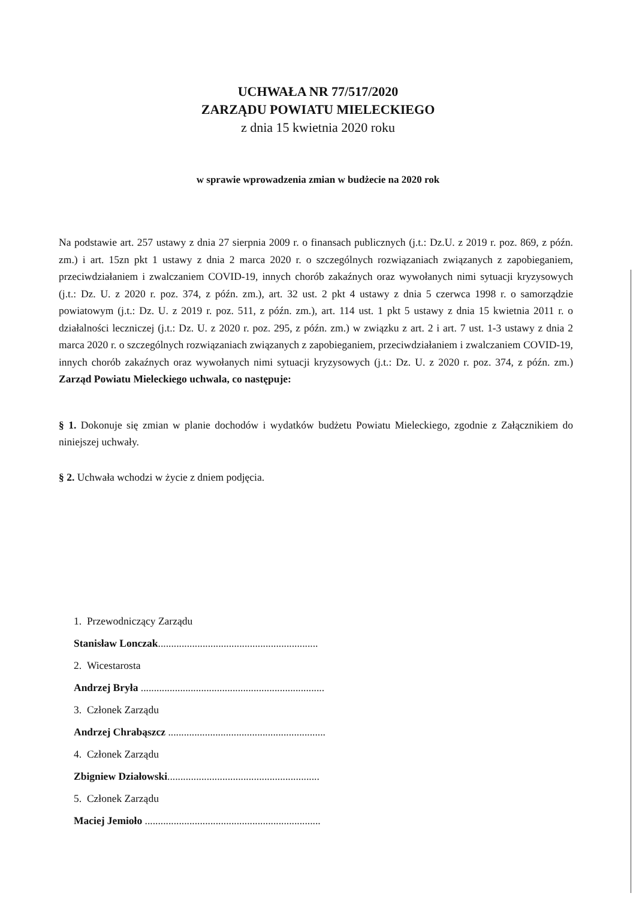UCHWAŁA NR 77/517/2020
ZARZĄDU POWIATU MIELECKIEGO
z dnia 15 kwietnia 2020 roku
w sprawie wprowadzenia zmian w budżecie na 2020 rok
Na podstawie art. 257 ustawy z dnia 27 sierpnia 2009 r. o finansach publicznych (j.t.: Dz.U. z 2019 r. poz. 869, z późn. zm.) i art. 15zn pkt 1 ustawy z dnia 2 marca 2020 r. o szczególnych rozwiązaniach związanych z zapobieganiem, przeciwdziałaniem i zwalczaniem COVID-19, innych chorób zakaźnych oraz wywołanych nimi sytuacji kryzysowych (j.t.: Dz. U. z 2020 r. poz. 374, z późn. zm.), art. 32 ust. 2 pkt 4 ustawy z dnia 5 czerwca 1998 r. o samorządzie powiatowym (j.t.: Dz. U. z 2019 r. poz. 511, z późn. zm.), art. 114 ust. 1 pkt 5 ustawy z dnia 15 kwietnia 2011 r. o działalności leczniczej (j.t.: Dz. U. z 2020 r. poz. 295, z późn. zm.) w związku z art. 2 i art. 7 ust. 1-3 ustawy z dnia 2 marca 2020 r. o szczególnych rozwiązaniach związanych z zapobieganiem, przeciwdziałaniem i zwalczaniem COVID-19, innych chorób zakaźnych oraz wywołanych nimi sytuacji kryzysowych (j.t.: Dz. U. z 2020 r. poz. 374, z późn. zm.) Zarząd Powiatu Mieleckiego uchwala, co następuje:
§ 1. Dokonuje się zmian w planie dochodów i wydatków budżetu Powiatu Mieleckiego, zgodnie z Załącznikiem do niniejszej uchwały.
§ 2. Uchwała wchodzi w życie z dniem podjęcia.
1. Przewodniczący Zarządu
Stanisław Lonczak.............................................................
2. Wicestarosta
Andrzej Bryła ......................................................................
3. Członek Zarządu
Andrzej Chrabąszcz ............................................................
4. Członek Zarządu
Zbigniew Działowski..........................................................
5. Członek Zarządu
Maciej Jemioło ...................................................................